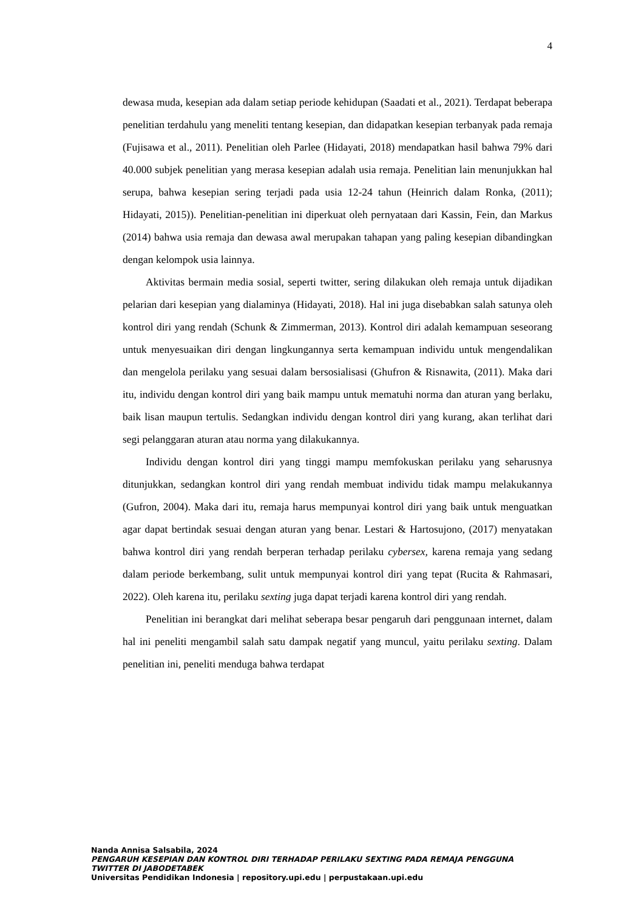4
dewasa muda, kesepian ada dalam setiap periode kehidupan (Saadati et al., 2021). Terdapat beberapa penelitian terdahulu yang meneliti tentang kesepian, dan didapatkan kesepian terbanyak pada remaja (Fujisawa et al., 2011). Penelitian oleh Parlee (Hidayati, 2018) mendapatkan hasil bahwa 79% dari 40.000 subjek penelitian yang merasa kesepian adalah usia remaja. Penelitian lain menunjukkan hal serupa, bahwa kesepian sering terjadi pada usia 12-24 tahun (Heinrich dalam Ronka, (2011); Hidayati, 2015)). Penelitian-penelitian ini diperkuat oleh pernyataan dari Kassin, Fein, dan Markus (2014) bahwa usia remaja dan dewasa awal merupakan tahapan yang paling kesepian dibandingkan dengan kelompok usia lainnya.
Aktivitas bermain media sosial, seperti twitter, sering dilakukan oleh remaja untuk dijadikan pelarian dari kesepian yang dialaminya (Hidayati, 2018). Hal ini juga disebabkan salah satunya oleh kontrol diri yang rendah (Schunk & Zimmerman, 2013). Kontrol diri adalah kemampuan seseorang untuk menyesuaikan diri dengan lingkungannya serta kemampuan individu untuk mengendalikan dan mengelola perilaku yang sesuai dalam bersosialisasi (Ghufron & Risnawita, (2011). Maka dari itu, individu dengan kontrol diri yang baik mampu untuk mematuhi norma dan aturan yang berlaku, baik lisan maupun tertulis. Sedangkan individu dengan kontrol diri yang kurang, akan terlihat dari segi pelanggaran aturan atau norma yang dilakukannya.
Individu dengan kontrol diri yang tinggi mampu memfokuskan perilaku yang seharusnya ditunjukkan, sedangkan kontrol diri yang rendah membuat individu tidak mampu melakukannya (Gufron, 2004). Maka dari itu, remaja harus mempunyai kontrol diri yang baik untuk menguatkan agar dapat bertindak sesuai dengan aturan yang benar. Lestari & Hartosujono, (2017) menyatakan bahwa kontrol diri yang rendah berperan terhadap perilaku cybersex, karena remaja yang sedang dalam periode berkembang, sulit untuk mempunyai kontrol diri yang tepat (Rucita & Rahmasari, 2022). Oleh karena itu, perilaku sexting juga dapat terjadi karena kontrol diri yang rendah.
Penelitian ini berangkat dari melihat seberapa besar pengaruh dari penggunaan internet, dalam hal ini peneliti mengambil salah satu dampak negatif yang muncul, yaitu perilaku sexting. Dalam penelitian ini, peneliti menduga bahwa terdapat
Nanda Annisa Salsabila, 2024
PENGARUH KESEPIAN DAN KONTROL DIRI TERHADAP PERILAKU SEXTING PADA REMAJA PENGGUNA TWITTER DI JABODETABEK
Universitas Pendidikan Indonesia | repository.upi.edu | perpustakaan.upi.edu